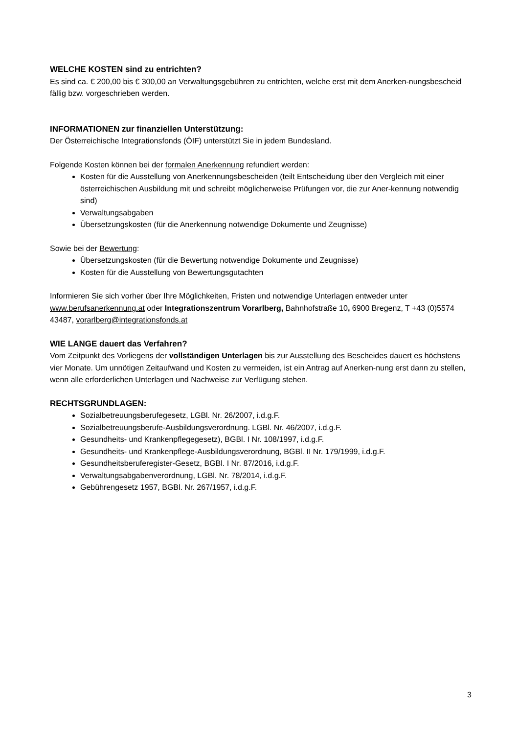WELCHE KOSTEN sind zu entrichten?
Es sind ca. € 200,00 bis € 300,00 an Verwaltungsgebühren zu entrichten, welche erst mit dem Anerken-nungsbescheid fällig bzw. vorgeschrieben werden.
INFORMATIONEN zur finanziellen Unterstützung:
Der Österreichische Integrationsfonds (ÖIF) unterstützt Sie in jedem Bundesland.
Folgende Kosten können bei der formalen Anerkennung refundiert werden:
Kosten für die Ausstellung von Anerkennungsbescheiden (teilt Entscheidung über den Vergleich mit einer österreichischen Ausbildung mit und schreibt möglicherweise Prüfungen vor, die zur Aner-kennung notwendig sind)
Verwaltungsabgaben
Übersetzungskosten (für die Anerkennung notwendige Dokumente und Zeugnisse)
Sowie bei der Bewertung:
Übersetzungskosten (für die Bewertung notwendige Dokumente und Zeugnisse)
Kosten für die Ausstellung von Bewertungsgutachten
Informieren Sie sich vorher über Ihre Möglichkeiten, Fristen und notwendige Unterlagen entweder unter www.berufsanerkennung.at oder Integrationszentrum Vorarlberg, Bahnhofstraße 10, 6900 Bregenz, T +43 (0)5574 43487, vorarlberg@integrationsfonds.at
WIE LANGE dauert das Verfahren?
Vom Zeitpunkt des Vorliegens der vollständigen Unterlagen bis zur Ausstellung des Bescheides dauert es höchstens vier Monate. Um unnötigen Zeitaufwand und Kosten zu vermeiden, ist ein Antrag auf Anerken-nung erst dann zu stellen, wenn alle erforderlichen Unterlagen und Nachweise zur Verfügung stehen.
RECHTSGRUNDLAGEN:
Sozialbetreuungsberufegesetz, LGBl. Nr. 26/2007, i.d.g.F.
Sozialbetreuungsberufe-Ausbildungsverordnung. LGBl. Nr. 46/2007, i.d.g.F.
Gesundheits- und Krankenpflegegesetz), BGBl. I Nr. 108/1997, i.d.g.F.
Gesundheits- und Krankenpflege-Ausbildungsverordnung, BGBl. II Nr. 179/1999, i.d.g.F.
Gesundheitsberuferegister-Gesetz, BGBl. I Nr. 87/2016, i.d.g.F.
Verwaltungsabgabenverordnung, LGBl. Nr. 78/2014, i.d.g.F.
Gebührengesetz 1957, BGBl. Nr. 267/1957, i.d.g.F.
3